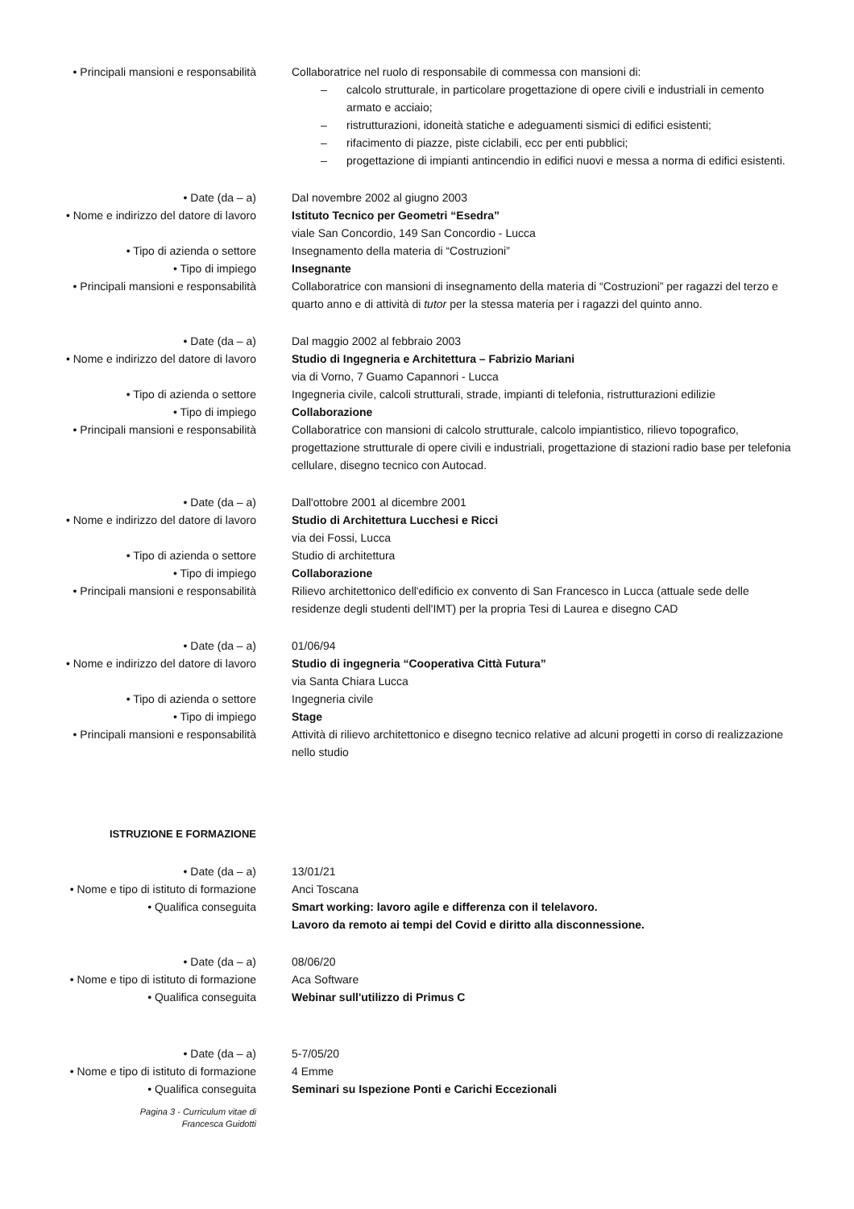• Principali mansioni e responsabilità
Collaboratrice nel ruolo di responsabile di commessa con mansioni di:
– calcolo strutturale, in particolare progettazione di opere civili e industriali in cemento armato e acciaio;
– ristrutturazioni, idoneità statiche e adeguamenti sismici di edifici esistenti;
– rifacimento di piazze, piste ciclabili, ecc per enti pubblici;
– progettazione di impianti antincendio in edifici nuovi e messa a norma di edifici esistenti.
• Date (da – a) Dal novembre 2002 al giugno 2003
• Nome e indirizzo del datore di lavoro
Istituto Tecnico per Geometri “Esedra”
viale San Concordio, 149 San Concordio - Lucca
• Tipo di azienda o settore Insegnamento della materia di “Costruzioni”
• Tipo di impiego Insegnante
• Principali mansioni e responsabilità
Collaboratrice con mansioni di insegnamento della materia di “Costruzioni” per ragazzi del terzo e quarto anno e di attività di tutor per la stessa materia per i ragazzi del quinto anno.
• Date (da – a) Dal maggio 2002 al febbraio 2003
• Nome e indirizzo del datore di lavoro
Studio di Ingegneria e Architettura – Fabrizio Mariani
via di Vorno, 7 Guamo Capannori - Lucca
• Tipo di azienda o settore Ingegneria civile, calcoli strutturali, strade, impianti di telefonia, ristrutturazioni edilizie
• Tipo di impiego Collaborazione
• Principali mansioni e responsabilità
Collaboratrice con mansioni di calcolo strutturale, calcolo impiantistico, rilievo topografico, progettazione strutturale di opere civili e industriali, progettazione di stazioni radio base per telefonia cellulare, disegno tecnico con Autocad.
• Date (da – a) Dall'ottobre 2001 al dicembre 2001
• Nome e indirizzo del datore di lavoro
Studio di Architettura Lucchesi e Ricci
via dei Fossi, Lucca
• Tipo di azienda o settore Studio di architettura
• Tipo di impiego Collaborazione
• Principali mansioni e responsabilità
Rilievo architettonico dell'edificio ex convento di San Francesco in Lucca (attuale sede delle residenze degli studenti dell'IMT) per la propria Tesi di Laurea e disegno CAD
• Date (da – a) 01/06/94
• Nome e indirizzo del datore di lavoro
Studio di ingegneria “Cooperativa Città Futura”
via Santa Chiara Lucca
• Tipo di azienda o settore Ingegneria civile
• Tipo di impiego Stage
• Principali mansioni e responsabilità
Attività di rilievo architettonico e disegno tecnico relative ad alcuni progetti in corso di realizzazione nello studio
ISTRUZIONE E FORMAZIONE
• Date (da – a) 13/01/21
• Nome e tipo di istituto di formazione
Anci Toscana
• Qualifica conseguita Smart working: lavoro agile e differenza con il telelavoro.
Lavoro da remoto ai tempi del Covid e diritto alla disconnessione.
• Date (da – a) 08/06/20
• Nome e tipo di istituto di formazione
Aca Software
• Qualifica conseguita Webinar sull'utilizzo di Primus C
• Date (da – a) 5-7/05/20
• Nome e tipo di istituto di formazione
4 Emme
• Qualifica conseguita Seminari su Ispezione Ponti e Carichi Eccezionali
Pagina 3 - Curriculum vitae di
Francesca Guidotti